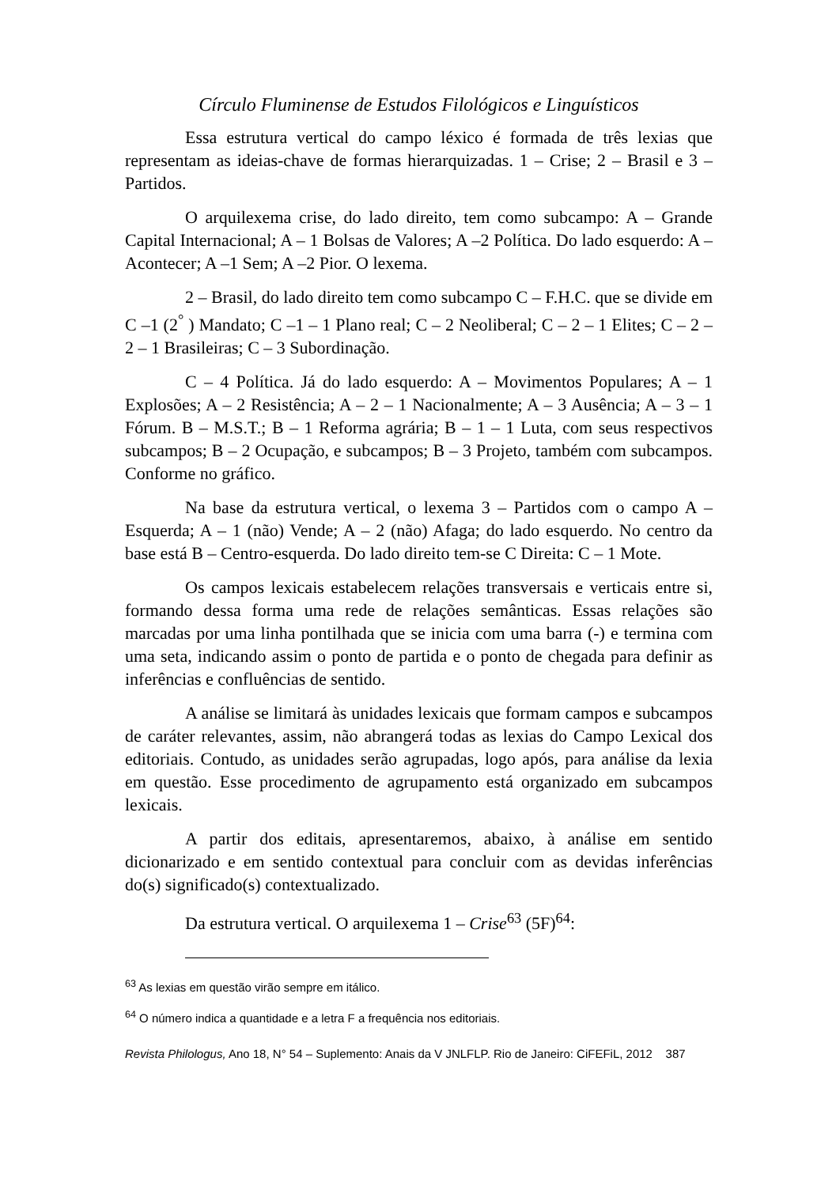Círculo Fluminense de Estudos Filológicos e Linguísticos
Essa estrutura vertical do campo léxico é formada de três lexias que representam as ideias-chave de formas hierarquizadas. 1 – Crise; 2 – Brasil e 3 – Partidos.
O arquilexema crise, do lado direito, tem como subcampo: A – Grande Capital Internacional; A – 1 Bolsas de Valores; A –2 Política. Do lado esquerdo: A – Acontecer; A –1 Sem; A –2 Pior. O lexema.
2 – Brasil, do lado direito tem como subcampo C – F.H.C. que se divide em C –1 (2<sup>°</sup> ) Mandato; C –1 – 1 Plano real; C – 2 Neoliberal; C – 2 – 1 Elites; C – 2 – 2 – 1 Brasileiras; C – 3 Subordinação.
C – 4 Política. Já do lado esquerdo: A – Movimentos Populares; A – 1 Explosões; A – 2 Resistência; A – 2 – 1 Nacionalmente; A – 3 Ausência; A – 3 – 1 Fórum. B – M.S.T.; B – 1 Reforma agrária; B – 1 – 1 Luta, com seus respectivos subcampos; B – 2 Ocupação, e subcampos; B – 3 Projeto, também com subcampos. Conforme no gráfico.
Na base da estrutura vertical, o lexema 3 – Partidos com o campo A – Esquerda; A – 1 (não) Vende; A – 2 (não) Afaga; do lado esquerdo. No centro da base está B – Centro-esquerda. Do lado direito tem-se C Direita: C – 1 Mote.
Os campos lexicais estabelecem relações transversais e verticais entre si, formando dessa forma uma rede de relações semânticas. Essas relações são marcadas por uma linha pontilhada que se inicia com uma barra (-) e termina com uma seta, indicando assim o ponto de partida e o ponto de chegada para definir as inferências e confluências de sentido.
A análise se limitará às unidades lexicais que formam campos e subcampos de caráter relevantes, assim, não abrangerá todas as lexias do Campo Lexical dos editoriais. Contudo, as unidades serão agrupadas, logo após, para análise da lexia em questão. Esse procedimento de agrupamento está organizado em subcampos lexicais.
A partir dos editais, apresentaremos, abaixo, à análise em sentido dicionarizado e em sentido contextual para concluir com as devidas inferências do(s) significado(s) contextualizado.
Da estrutura vertical. O arquilexema 1 – Crise<sup>63</sup> (5F)<sup>64</sup>:
<sup>63</sup> As lexias em questão virão sempre em itálico.
<sup>64</sup> O número indica a quantidade e a letra F a frequência nos editoriais.
Revista Philologus, Ano 18, N° 54 – Suplemento: Anais da V JNLFLP. Rio de Janeiro: CiFEFiL, 2012 387